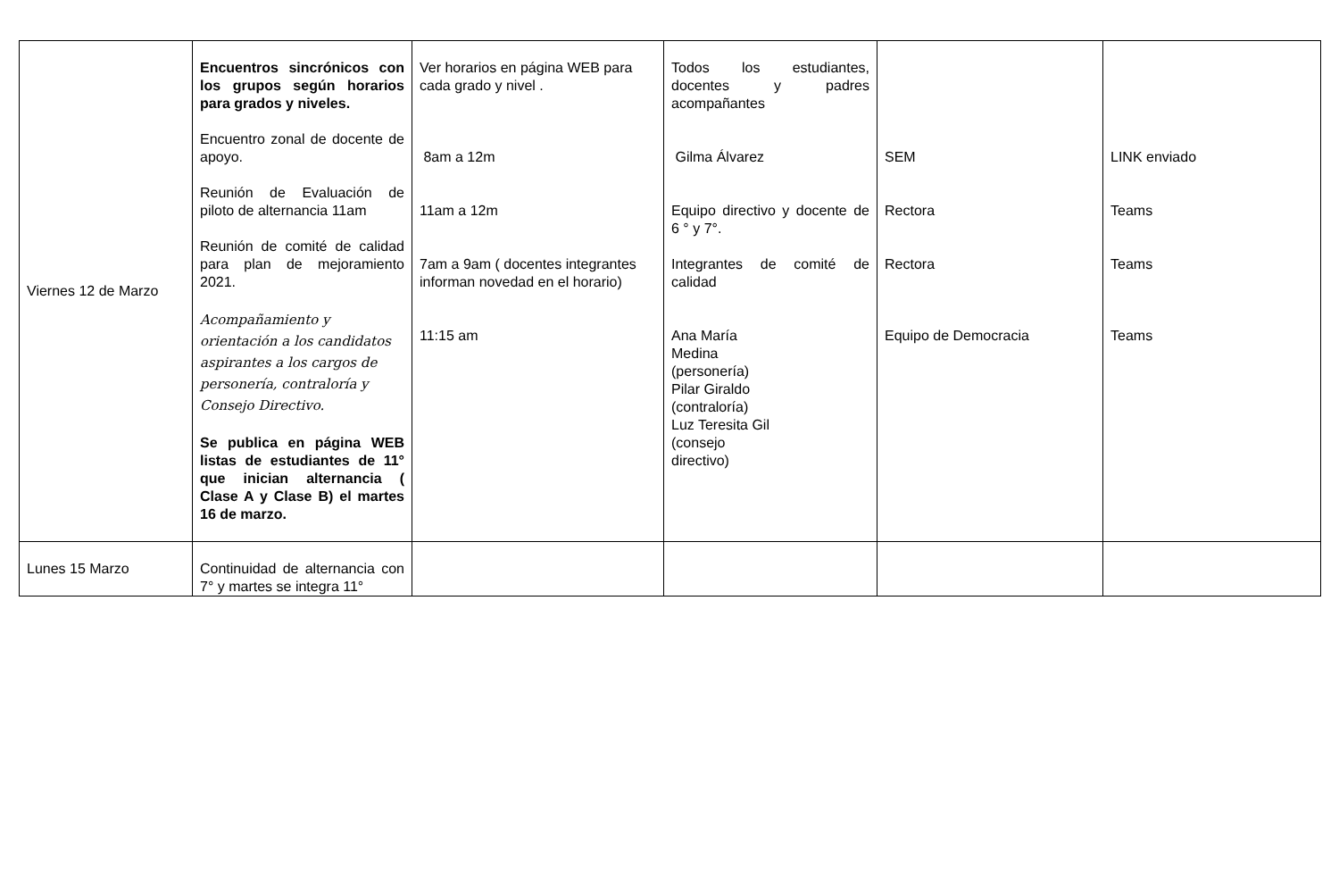| Viernes 12 de Marzo | Encuentros sincrónicos con los grupos según horarios para grados y niveles. Encuentro zonal de docente de apoyo. Reunión de Evaluación de piloto de alternancia 11am Reunión de comité de calidad para plan de mejoramiento 2021. Acompañamiento y orientación a los candidatos aspirantes a los cargos de personería, contraloría y Consejo Directivo. Se publica en página WEB listas de estudiantes de 11° que inician alternancia ( Clase A y Clase B) el martes 16 de marzo. | Ver horarios en página WEB para cada grado y nivel . 8am a 12m 11am a 12m 7am a 9am ( docentes integrantes informan novedad en el horario) 11:15 am | Todos los estudiantes, docentes y padres acompañantes Gilma Álvarez Equipo directivo y docente de 6 ° y 7°. Integrantes de comité de calidad Ana María Medina (personería) Pilar Giraldo (contraloría) Luz Teresita Gil (consejo directivo) | SEM Rectora Rectora Equipo de Democracia | LINK enviado Teams Teams Teams |
| Lunes 15 Marzo | Continuidad de alternancia con 7° y martes se integra 11° | | | | |